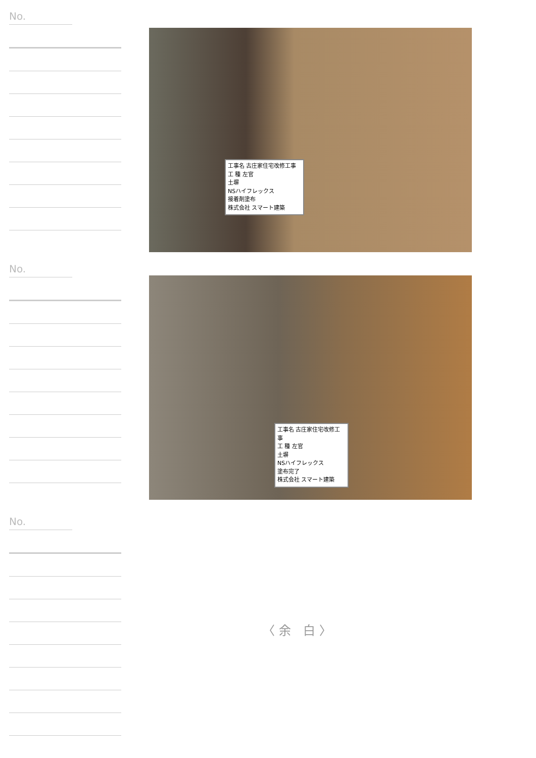No.
No.
No.
工事名 古庄家住宅改修工事
工 種 左官
土塀
NSハイフレックス
接着剤塗布
株式会社 スマート建築
工事名 古庄家住宅改修工事
工 種 左官
土塀
NSハイフレックス
塗布完了
株式会社 スマート建築
〈余 白〉